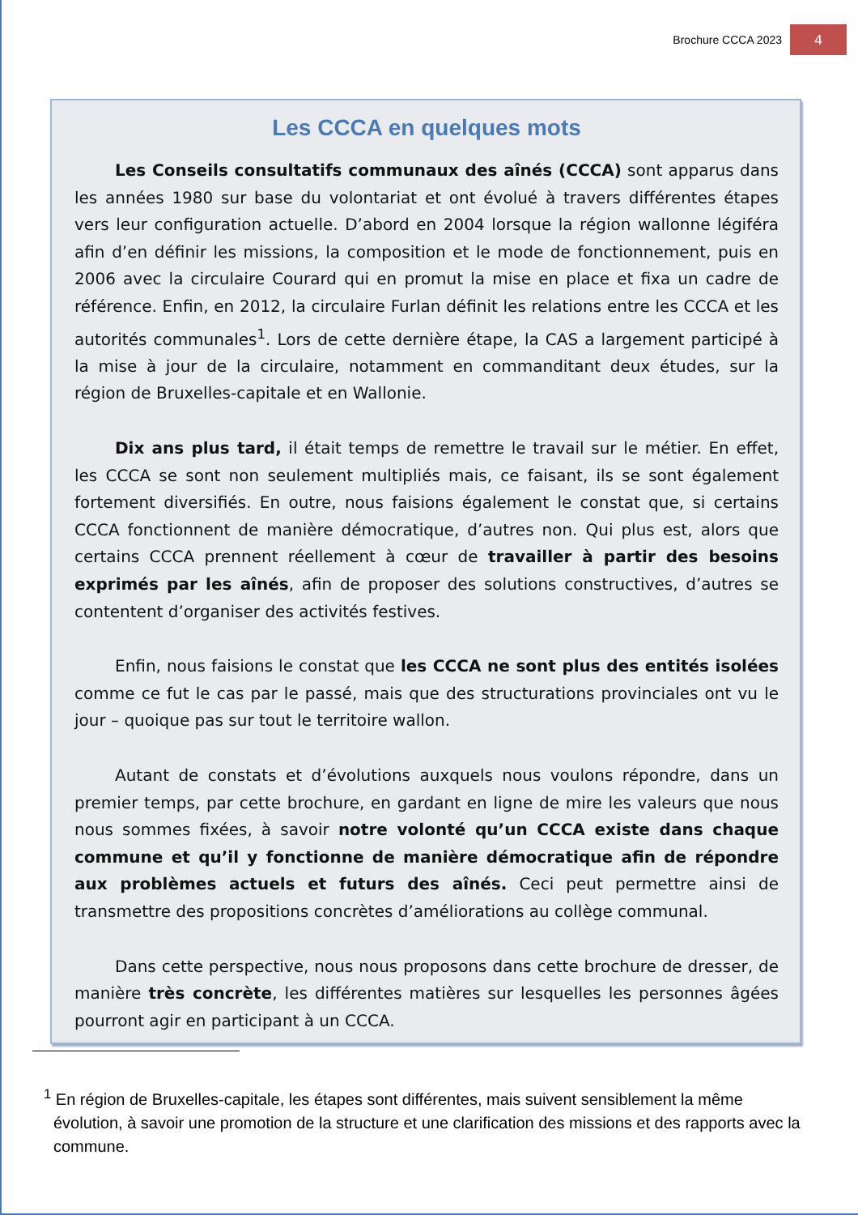Brochure CCCA 2023
4
Les CCCA en quelques mots
Les Conseils consultatifs communaux des aînés (CCCA) sont apparus dans les années 1980 sur base du volontariat et ont évolué à travers différentes étapes vers leur configuration actuelle. D’abord en 2004 lorsque la région wallonne légiféra afin d’en définir les missions, la composition et le mode de fonctionnement, puis en 2006 avec la circulaire Courard qui en promut la mise en place et fixa un cadre de référence. Enfin, en 2012, la circulaire Furlan définit les relations entre les CCCA et les autorités communales<sup>1</sup>. Lors de cette dernière étape, la CAS a largement participé à la mise à jour de la circulaire, notamment en commanditant deux études, sur la région de Bruxelles-capitale et en Wallonie.
Dix ans plus tard, il était temps de remettre le travail sur le métier. En effet, les CCCA se sont non seulement multipliés mais, ce faisant, ils se sont également fortement diversifiés. En outre, nous faisions également le constat que, si certains CCCA fonctionnent de manière démocratique, d’autres non. Qui plus est, alors que certains CCCA prennent réellement à cœur de travailler à partir des besoins exprimés par les aînés, afin de proposer des solutions constructives, d’autres se contentent d’organiser des activités festives.
Enfin, nous faisions le constat que les CCCA ne sont plus des entités isolées comme ce fut le cas par le passé, mais que des structurations provinciales ont vu le jour – quoique pas sur tout le territoire wallon.
Autant de constats et d’évolutions auxquels nous voulons répondre, dans un premier temps, par cette brochure, en gardant en ligne de mire les valeurs que nous nous sommes fixées, à savoir notre volonté qu’un CCCA existe dans chaque commune et qu’il y fonctionne de manière démocratique afin de répondre aux problèmes actuels et futurs des aînés. Ceci peut permettre ainsi de transmettre des propositions concrètes d’améliorations au collège communal.
Dans cette perspective, nous nous proposons dans cette brochure de dresser, de manière très concrète, les différentes matières sur lesquelles les personnes âgées pourront agir en participant à un CCCA.
<sup>1</sup> En région de Bruxelles-capitale, les étapes sont différentes, mais suivent sensiblement la même évolution, à savoir une promotion de la structure et une clarification des missions et des rapports avec la commune.